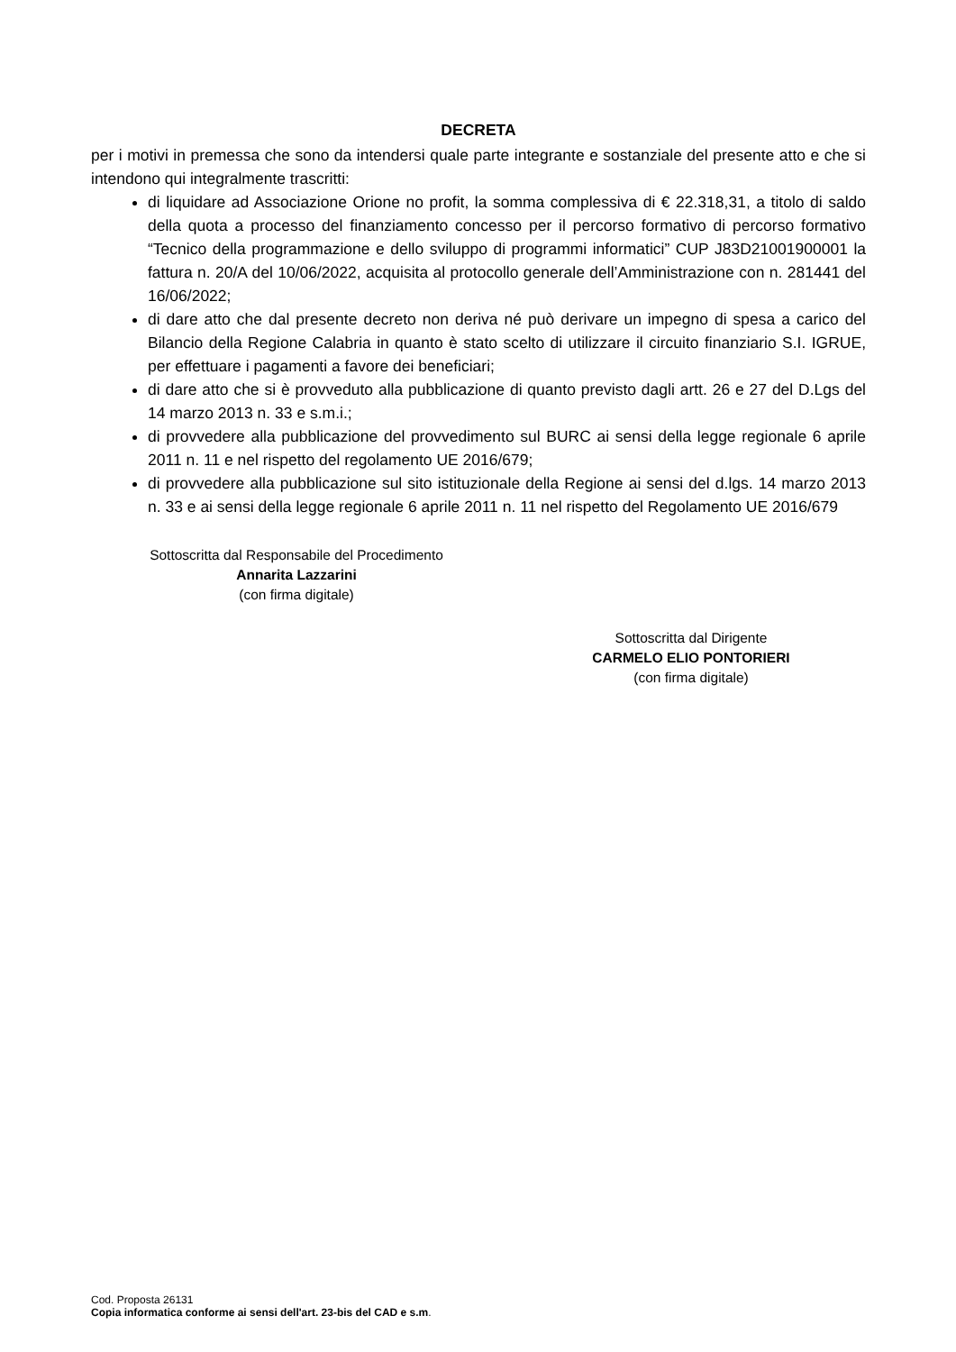DECRETA
per i motivi in premessa che sono da intendersi quale parte integrante e sostanziale del presente atto e che si intendono qui integralmente trascritti:
di liquidare ad Associazione Orione no profit, la somma complessiva di € 22.318,31, a titolo di saldo della quota a processo del finanziamento concesso per il percorso formativo di percorso formativo “Tecnico della programmazione e dello sviluppo di programmi informatici” CUP J83D21001900001 la fattura n. 20/A del 10/06/2022, acquisita al protocollo generale dell’Amministrazione con n. 281441 del 16/06/2022;
di dare atto che dal presente decreto non deriva né può derivare un impegno di spesa a carico del Bilancio della Regione Calabria in quanto è stato scelto di utilizzare il circuito finanziario S.I. IGRUE, per effettuare i pagamenti a favore dei beneficiari;
di dare atto che si è provveduto alla pubblicazione di quanto previsto dagli artt. 26 e 27 del D.Lgs del 14 marzo 2013 n. 33 e s.m.i.;
di provvedere alla pubblicazione del provvedimento sul BURC ai sensi della legge regionale 6 aprile 2011 n. 11 e nel rispetto del regolamento UE 2016/679;
di provvedere alla pubblicazione sul sito istituzionale della Regione ai sensi del d.lgs. 14 marzo 2013 n. 33 e ai sensi della legge regionale 6 aprile 2011 n. 11 nel rispetto del Regolamento UE 2016/679
Sottoscritta dal Responsabile del Procedimento
Annarita Lazzarini
(con firma digitale)
Sottoscritta dal Dirigente
CARMELO ELIO PONTORIERI
(con firma digitale)
Cod. Proposta 26131
Copia informatica conforme ai sensi dell'art. 23-bis del CAD e s.m.